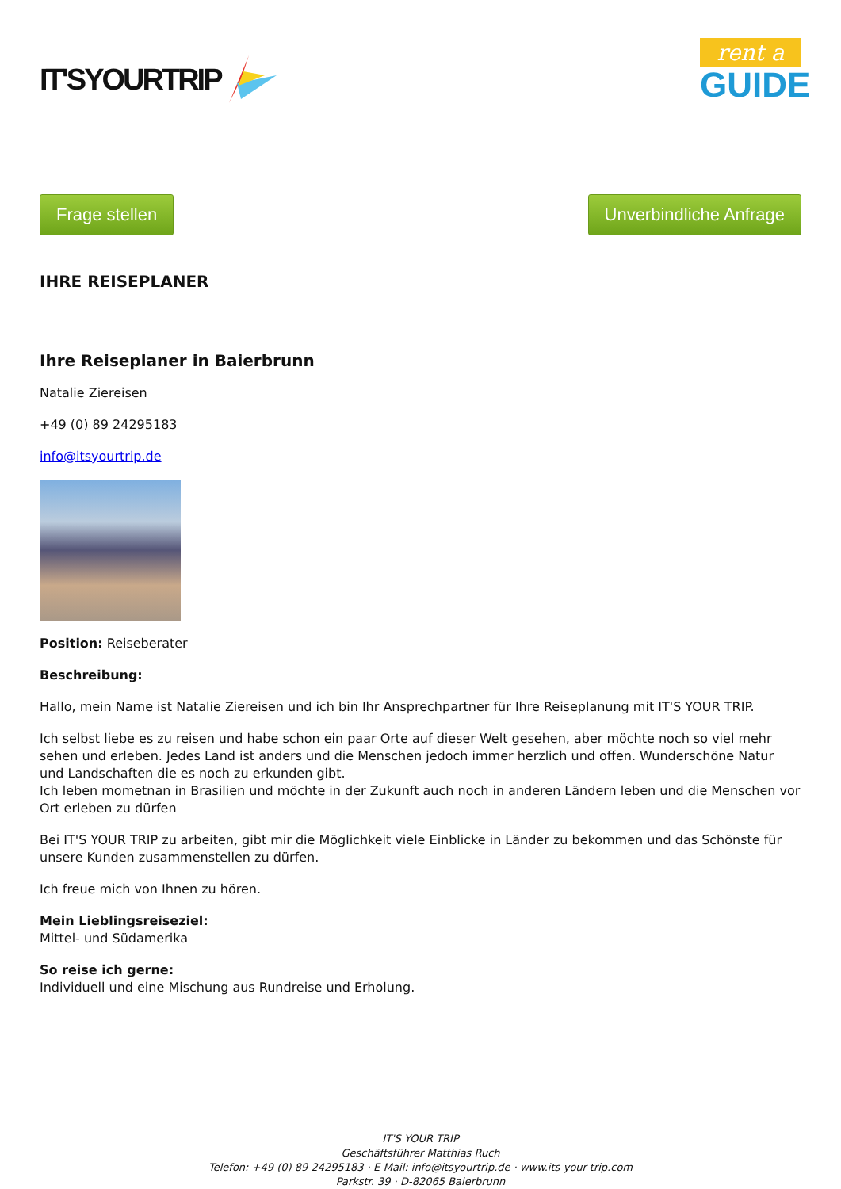IT'SYOURTRIP
rent a
GUIDE
Frage stellen Unverbindliche Anfrage
IHRE REISEPLANER
Ihre Reiseplaner in Baierbrunn
Natalie Ziereisen
+49 (0) 89 24295183
info@itsyourtrip.de
Position: Reiseberater
Beschreibung:
Hallo, mein Name ist Natalie Ziereisen und ich bin Ihr Ansprechpartner für Ihre Reiseplanung mit IT'S YOUR TRIP.
Ich selbst liebe es zu reisen und habe schon ein paar Orte auf dieser Welt gesehen, aber möchte noch so viel mehr sehen und erleben. Jedes Land ist anders und die Menschen jedoch immer herzlich und offen. Wunderschöne Natur und Landschaften die es noch zu erkunden gibt.
Ich leben mometnan in Brasilien und möchte in der Zukunft auch noch in anderen Ländern leben und die Menschen vor Ort erleben zu dürfen
Bei IT'S YOUR TRIP zu arbeiten, gibt mir die Möglichkeit viele Einblicke in Länder zu bekommen und das Schönste für unsere Kunden zusammenstellen zu dürfen.
Ich freue mich von Ihnen zu hören.
Mein Lieblingsreiseziel:
Mittel- und Südamerika
So reise ich gerne:
Individuell und eine Mischung aus Rundreise und Erholung.
IT'S YOUR TRIP
Geschäftsführer Matthias Ruch
Telefon: +49 (0) 89 24295183 · E-Mail: info@itsyourtrip.de · www.its-your-trip.com
Parkstr. 39 · D-82065 Baierbrunn